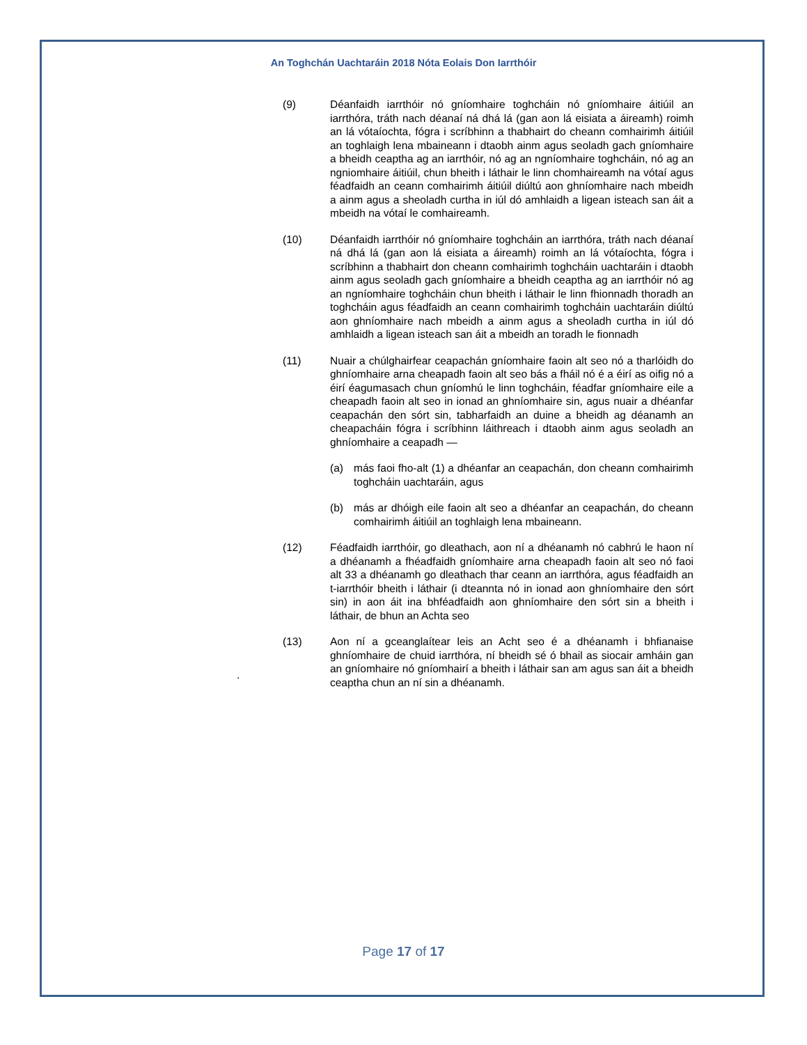An Toghchán Uachtaráin 2018 Nóta Eolais Don Iarrthóir
(9) Déanfaidh iarrthóir nó gníomhaire toghcháin nó gníomhaire áitiúil an iarrthóra, tráth nach déanaí ná dhá lá (gan aon lá eisiata a áireamh) roimh an lá vótaíochta, fógra i scríbhinn a thabhairt do cheann comhairimh áitiúil an toghlaigh lena mbaineann i dtaobh ainm agus seoladh gach gníomhaire a bheidh ceaptha ag an iarrthóir, nó ag an ngníomhaire toghcháin, nó ag an ngniomhaire áitiúil, chun bheith i láthair le linn chomhaireamh na vótaí agus féadfaidh an ceann comhairimh áitiúil diúltú aon ghníomhaire nach mbeidh a ainm agus a sheoladh curtha in iúl dó amhlaidh a ligean isteach san áit a mbeidh na vótaí le comhaireamh.
(10) Déanfaidh iarrthóir nó gníomhaire toghcháin an iarrthóra, tráth nach déanaí ná dhá lá (gan aon lá eisiata a áireamh) roimh an lá vótaíochta, fógra i scríbhinn a thabhairt don cheann comhairimh toghcháin uachtaráin i dtaobh ainm agus seoladh gach gníomhaire a bheidh ceaptha ag an iarrthóir nó ag an ngníomhaire toghcháin chun bheith i láthair le linn fhionnadh thoradh an toghcháin agus féadfaidh an ceann comhairimh toghcháin uachtaráin diúltú aon ghníomhaire nach mbeidh a ainm agus a sheoladh curtha in iúl dó amhlaidh a ligean isteach san áit a mbeidh an toradh le fionnadh
(11) Nuair a chúlghairfear ceapachán gníomhaire faoin alt seo nó a tharlóidh do ghníomhaire arna cheapadh faoin alt seo bás a fháil nó é a éirí as oifig nó a éirí éagumasach chun gníomhú le linn toghcháin, féadfar gníomhaire eile a cheapadh faoin alt seo in ionad an ghníomhaire sin, agus nuair a dhéanfar ceapachán den sórt sin, tabharfaidh an duine a bheidh ag déanamh an cheapacháin fógra i scríbhinn láithreach i dtaobh ainm agus seoladh an ghníomhaire a ceapadh —
(a) más faoi fho-alt (1) a dhéanfar an ceapachán, don cheann comhairimh toghcháin uachtaráin, agus
(b) más ar dhóigh eile faoin alt seo a dhéanfar an ceapachán, do cheann comhairimh áitiúil an toghlaigh lena mbaineann.
(12) Féadfaidh iarrthóir, go dleathach, aon ní a dhéanamh nó cabhrú le haon ní a dhéanamh a fhéadfaidh gníomhaire arna cheapadh faoin alt seo nó faoi alt 33 a dhéanamh go dleathach thar ceann an iarrthóra, agus féadfaidh an t-iarrthóir bheith i láthair (i dteannta nó in ionad aon ghníomhaire den sórt sin) in aon áit ina bhféadfaidh aon ghníomhaire den sórt sin a bheith i láthair, de bhun an Achta seo
(13) Aon ní a gceanglaítear leis an Acht seo é a dhéanamh i bhfianaise ghníomhaire de chuid iarrthóra, ní bheidh sé ó bhail as siocair amháin gan an gníomhaire nó gníomhairí a bheith i láthair san am agus san áit a bheidh ceaptha chun an ní sin a dhéanamh.
.
Page 17 of 17